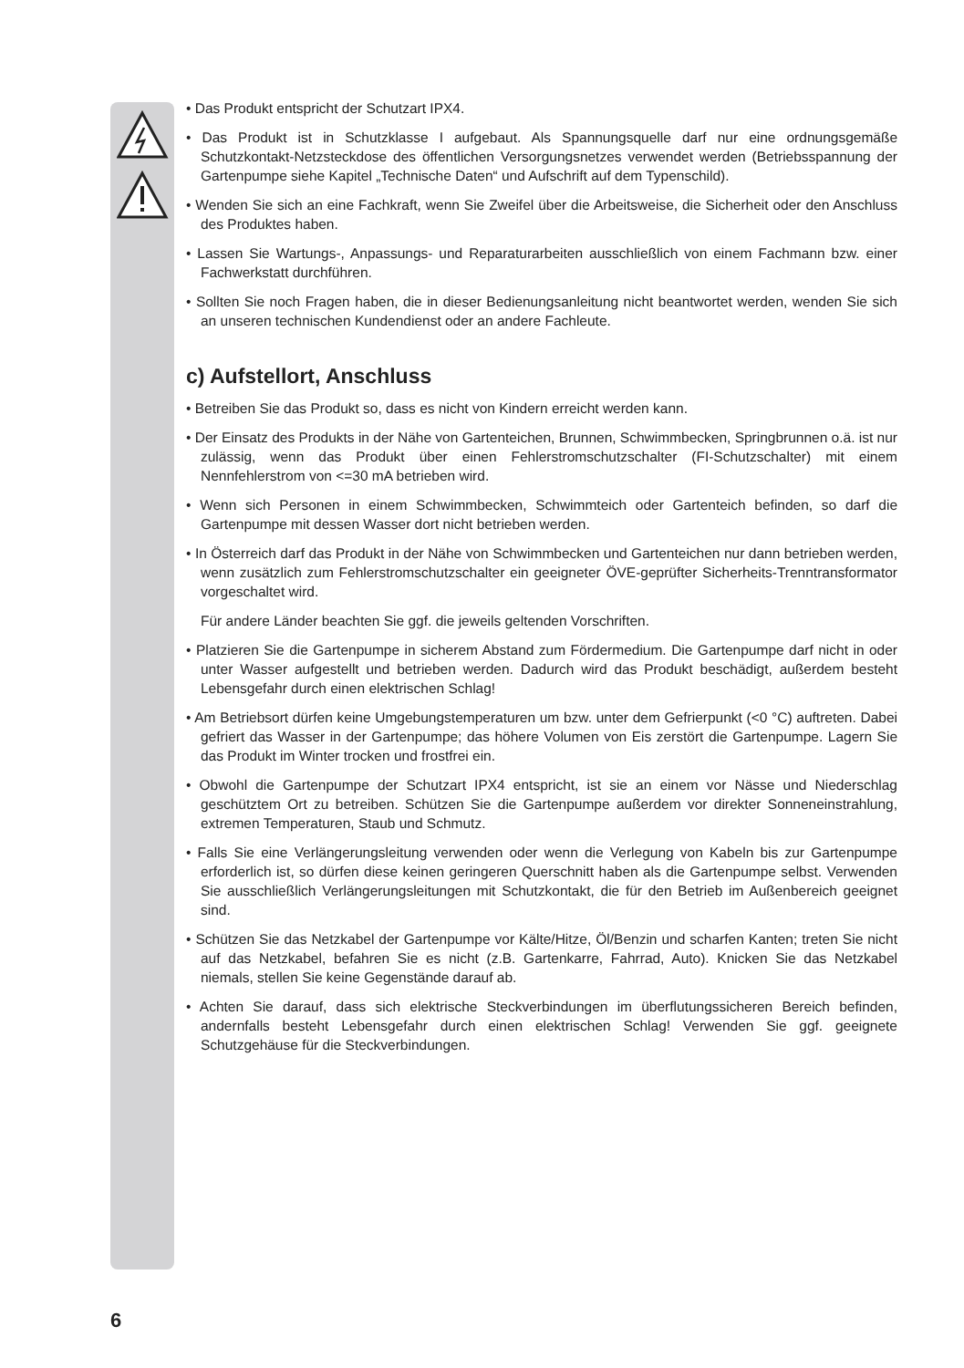• Das Produkt entspricht der Schutzart IPX4.
• Das Produkt ist in Schutzklasse I aufgebaut. Als Spannungsquelle darf nur eine ordnungsgemäße Schutzkontakt-Netzsteckdose des öffentlichen Versorgungsnetzes verwendet werden (Betriebsspannung der Gartenpumpe siehe Kapitel „Technische Daten“ und Aufschrift auf dem Typenschild).
• Wenden Sie sich an eine Fachkraft, wenn Sie Zweifel über die Arbeitsweise, die Sicherheit oder den Anschluss des Produktes haben.
• Lassen Sie Wartungs-, Anpassungs- und Reparaturarbeiten ausschließlich von einem Fachmann bzw. einer Fachwerkstatt durchführen.
• Sollten Sie noch Fragen haben, die in dieser Bedienungsanleitung nicht beantwortet werden, wenden Sie sich an unseren technischen Kundendienst oder an andere Fachleute.
c) Aufstellort, Anschluss
• Betreiben Sie das Produkt so, dass es nicht von Kindern erreicht werden kann.
• Der Einsatz des Produkts in der Nähe von Gartenteichen, Brunnen, Schwimmbecken, Springbrunnen o.ä. ist nur zulässig, wenn das Produkt über einen Fehlerstromschutzschalter (FI-Schutzschalter) mit einem Nennfehlerstrom von <=30 mA betrieben wird.
• Wenn sich Personen in einem Schwimmbecken, Schwimmteich oder Gartenteich befinden, so darf die Gartenpumpe mit dessen Wasser dort nicht betrieben werden.
• In Österreich darf das Produkt in der Nähe von Schwimmbecken und Gartenteichen nur dann betrieben werden, wenn zusätzlich zum Fehlerstromschutzschalter ein geeigneter ÖVE-geprüfter Sicherheits-Trenntransformator vorgeschaltet wird.
Für andere Länder beachten Sie ggf. die jeweils geltenden Vorschriften.
• Platzieren Sie die Gartenpumpe in sicherem Abstand zum Fördermedium. Die Gartenpumpe darf nicht in oder unter Wasser aufgestellt und betrieben werden. Dadurch wird das Produkt beschädigt, außerdem besteht Lebensgefahr durch einen elektrischen Schlag!
• Am Betriebsort dürfen keine Umgebungstemperaturen um bzw. unter dem Gefrierpunkt (<0 °C) auftreten. Dabei gefriert das Wasser in der Gartenpumpe; das höhere Volumen von Eis zerstört die Gartenpumpe. Lagern Sie das Produkt im Winter trocken und frostfrei ein.
• Obwohl die Gartenpumpe der Schutzart IPX4 entspricht, ist sie an einem vor Nässe und Niederschlag geschütztem Ort zu betreiben. Schützen Sie die Gartenpumpe außerdem vor direkter Sonneneinstrahlung, extremen Temperaturen, Staub und Schmutz.
• Falls Sie eine Verlängerungsleitung verwenden oder wenn die Verlegung von Kabeln bis zur Gartenpumpe erforderlich ist, so dürfen diese keinen geringeren Querschnitt haben als die Gartenpumpe selbst. Verwenden Sie ausschließlich Verlängerungsleitungen mit Schutzkontakt, die für den Betrieb im Außenbereich geeignet sind.
• Schützen Sie das Netzkabel der Gartenpumpe vor Kälte/Hitze, Öl/Benzin und scharfen Kanten; treten Sie nicht auf das Netzkabel, befahren Sie es nicht (z.B. Gartenkarre, Fahrrad, Auto). Knicken Sie das Netzkabel niemals, stellen Sie keine Gegenstände darauf ab.
• Achten Sie darauf, dass sich elektrische Steckverbindungen im überflutungssicheren Bereich befinden, andernfalls besteht Lebensgefahr durch einen elektrischen Schlag! Verwenden Sie ggf. geeignete Schutzgehäuse für die Steckverbindungen.
6